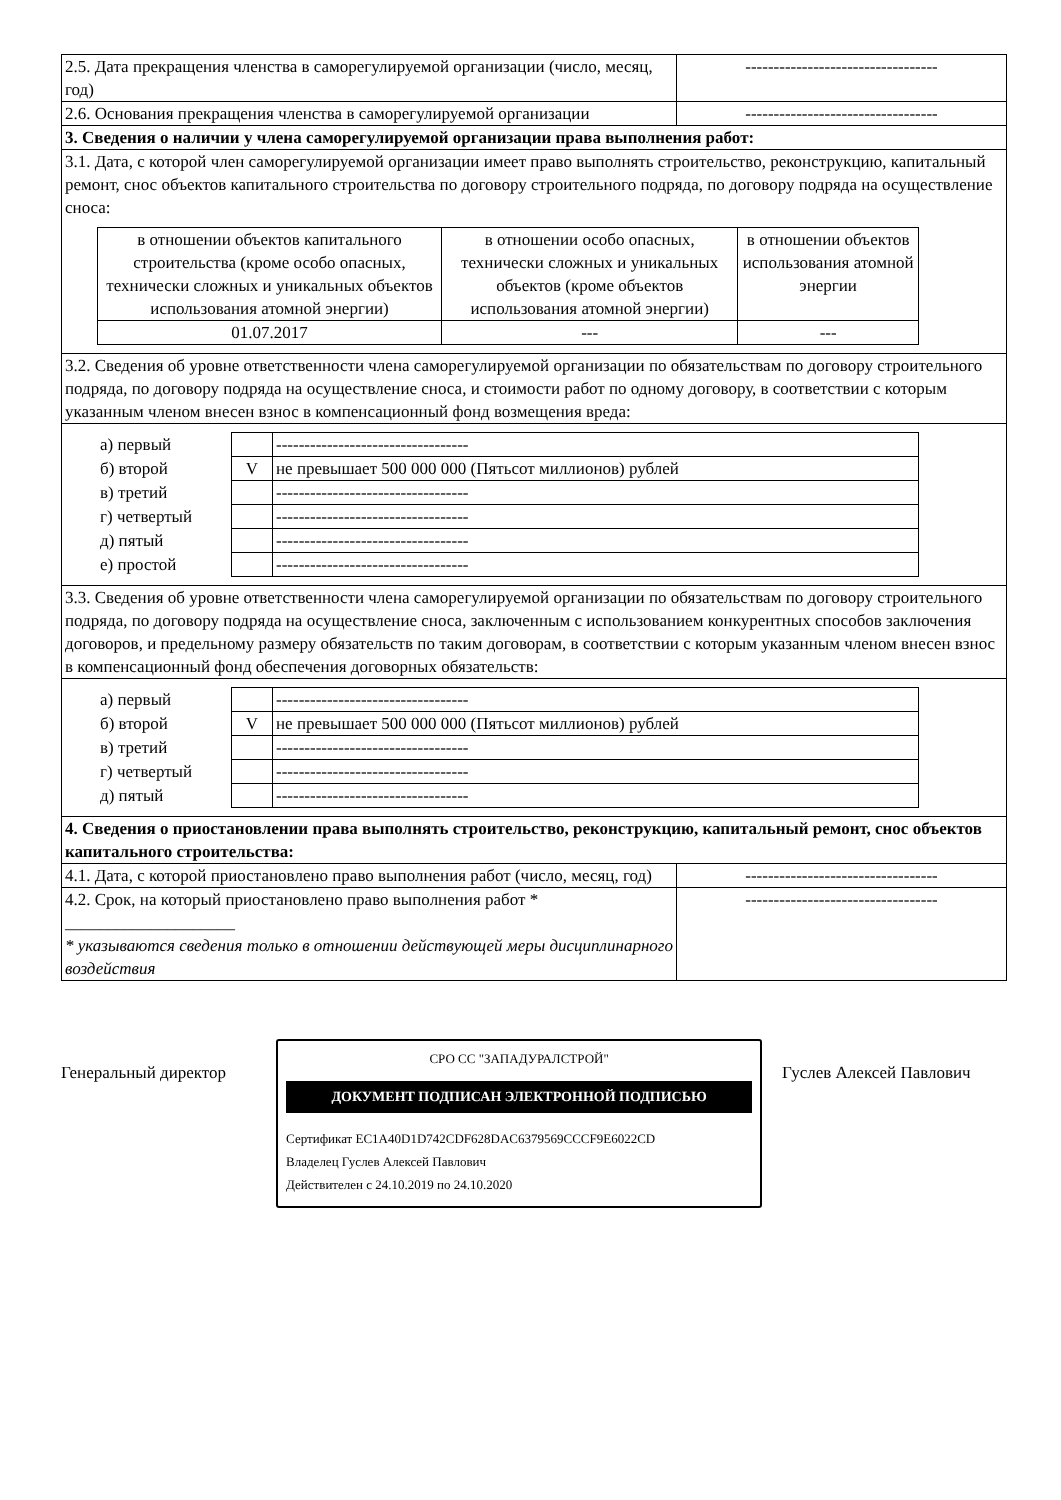| 2.5. Дата прекращения членства в саморегулируемой организации (число, месяц, год) | ---------------------------------- |
| 2.6. Основания прекращения членства в саморегулируемой организации | ---------------------------------- |
| 3. Сведения о наличии у члена саморегулируемой организации права выполнения работ: | |
| 3.1. Дата, с которой член саморегулируемой организации имеет право выполнять строительство, реконструкцию, капитальный ремонт, снос объектов капитального строительства по договору строительного подряда, по договору подряда на осуществление сноса: / в отношении объектов капитального строительства (кроме особо опасных, технически сложных и уникальных объектов использования атомной энергии) / в отношении особо опасных, технически сложных и уникальных объектов (кроме объектов использования атомной энергии) / в отношении объектов использования атомной энергии / / 01.07.2017 / --- / --- / | |
| 3.2. Сведения об уровне ответственности члена саморегулируемой организации по обязательствам по договору строительного подряда, по договору подряда на осуществление сноса, и стоимости работ по одному договору, в соответствии с которым указанным членом внесен взнос в компенсационный фонд возмещения вреда: | |
| / а) первый / / ---------------------------------- / / б) второй / V / не превышает 500 000 000 (Пятьсот миллионов) рублей / / в) третий / / ---------------------------------- / / г) четвертый / / ---------------------------------- / / д) пятый / / ---------------------------------- / / е) простой / / ---------------------------------- / | |
| 3.3. Сведения об уровне ответственности члена саморегулируемой организации по обязательствам по договору строительного подряда, по договору подряда на осуществление сноса, заключенным с использованием конкурентных способов заключения договоров, и предельному размеру обязательств по таким договорам, в соответствии с которым указанным членом внесен взнос в компенсационный фонд обеспечения договорных обязательств: | |
| / а) первый / / ---------------------------------- / / б) второй / V / не превышает 500 000 000 (Пятьсот миллионов) рублей / / в) третий / / ---------------------------------- / / г) четвертый / / ---------------------------------- / / д) пятый / / ---------------------------------- / | |
| 4. Сведения о приостановлении права выполнять строительство, реконструкцию, капитальный ремонт, снос объектов капитального строительства: | |
| 4.1. Дата, с которой приостановлено право выполнения работ (число, месяц, год) | ---------------------------------- |
| 4.2. Срок, на который приостановлено право выполнения работ * ____________________ * указываются сведения только в отношении действующей меры дисциплинарного воздействия | ---------------------------------- |
Генеральный директор
СРО СС "ЗАПАДУРАЛСТРОЙ"
ДОКУМЕНТ ПОДПИСАН ЭЛЕКТРОННОЙ ПОДПИСЬЮ
Сертификат EC1A40D1D742CDF628DAC6379569CCCF9E6022CD
Владелец Гуслев Алексей Павлович
Действителен с 24.10.2019 по 24.10.2020
Гуслев Алексей Павлович